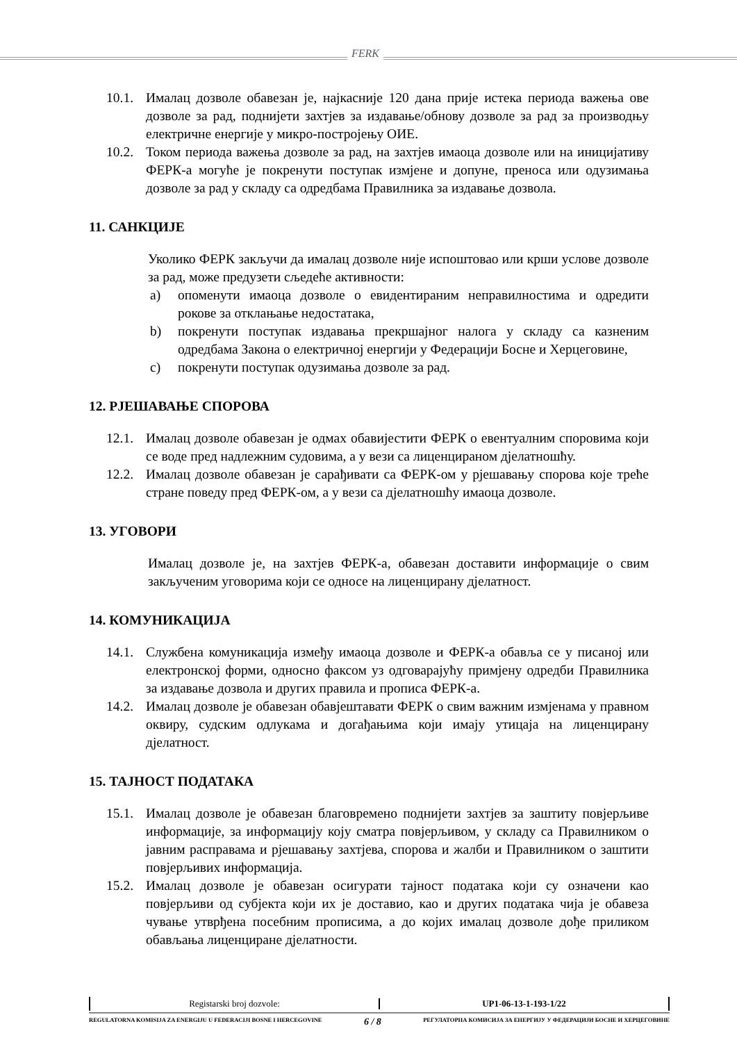FERK
10.1. Ималац дозволе обавезан је, најкасније 120 дана прије истека периода важења ове дозволе за рад, поднијети захтјев за издавање/обнову дозволе за рад за производњу електричне енергије у микро-постројењу ОИЕ.
10.2. Током периода важења дозволе за рад, на захтјев имаоца дозволе или на иницијативу ФЕРК-а могуће је покренути поступак измјене и допуне, преноса или одузимања дозволе за рад у складу са одредбама Правилника за издавање дозвола.
11. САНКЦИЈЕ
Уколико ФЕРК закључи да ималац дозволе није испоштовао или крши услове дозволе за рад, може предузети сљедеће активности:
a) опоменути имаоца дозволе о евидентираним неправилностима и одредити рокове за отклањање недостатака,
b) покренути поступак издавања прекршајног налога у складу са казненим одредбама Закона о електричној енергији у Федерацији Босне и Херцеговине,
c) покренути поступак одузимања дозволе за рад.
12. РЈЕШАВАЊЕ СПОРОВА
12.1. Ималац дозволе обавезан је одмах обавијестити ФЕРК о евентуалним споровима који се воде пред надлежним судовима, а у вези са лиценцираном дјелатношћу.
12.2. Ималац дозволе обавезан је сарађивати са ФЕРК-ом у рјешавању спорова које треће стране поведу пред ФЕРК-ом, а у вези са дјелатношћу имаоца дозволе.
13. УГОВОРИ
Ималац дозволе је, на захтјев ФЕРК-а, обавезан доставити информације о свим закљученим уговорима који се односе на лиценцирану дјелатност.
14. КОМУНИКАЦИЈА
14.1. Службена комуникација између имаоца дозволе и ФЕРК-а обавља се у писаној или електронској форми, односно факсом уз одговарајућу примјену одредби Правилника за издавање дозвола и других правила и прописа ФЕРК-а.
14.2. Ималац дозволе је обавезан обавјештавати ФЕРК о свим важним измјенама у правном оквиру, судским одлукама и догађањима који имају утицаја на лиценцирану дјелатност.
15. ТАЈНОСТ ПОДАТАКА
15.1. Ималац дозволе је обавезан благовремено поднијети захтјев за заштиту повјерљиве информације, за информацију коју сматра повјерљивом, у складу са Правилником о јавним расправама и рјешавању захтјева, спорова и жалби и Правилником о заштити повјерљивих информација.
15.2. Ималац дозволе је обавезан осигурати тајност података који су означени као повјерљиви од субјекта који их је доставио, као и других података чија је обавеза чување утврђена посебним прописима, а до којих ималац дозволе дође приликом обављања лиценциране дјелатности.
Registarski broj dozvole: UP1-06-13-1-193-1/22
REGULATORNA KOMISIJA ZA ENERGIJU U FEDERACIJI BOSNE I HERCEGOVINE 6 / 8 РЕГУЛАТОРНА КОМИСИЈА ЗА ЕНЕРГИЈУ У ФЕДЕРАЦИЈИ БОСНЕ И ХЕРЦЕГОВИНЕ